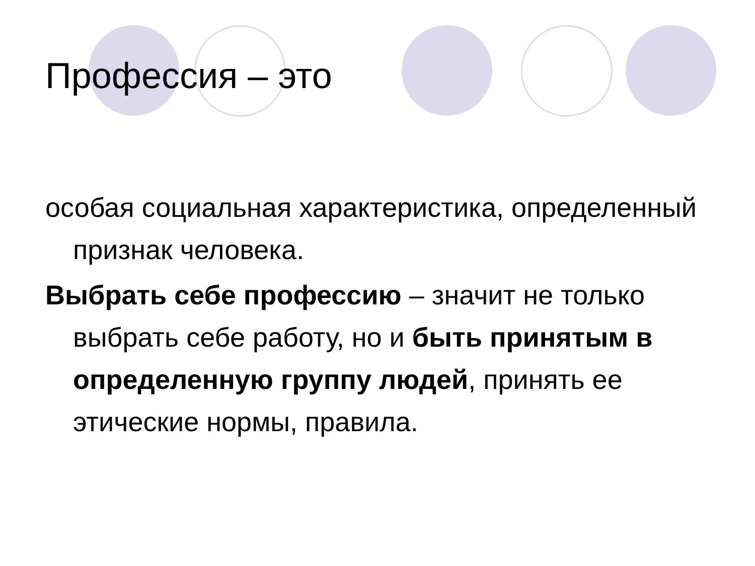Профессия – это
особая социальная характеристика, определенный признак человека.
Выбрать себе профессию – значит не только выбрать себе работу, но и быть принятым в определенную группу людей, принять ее этические нормы, правила.